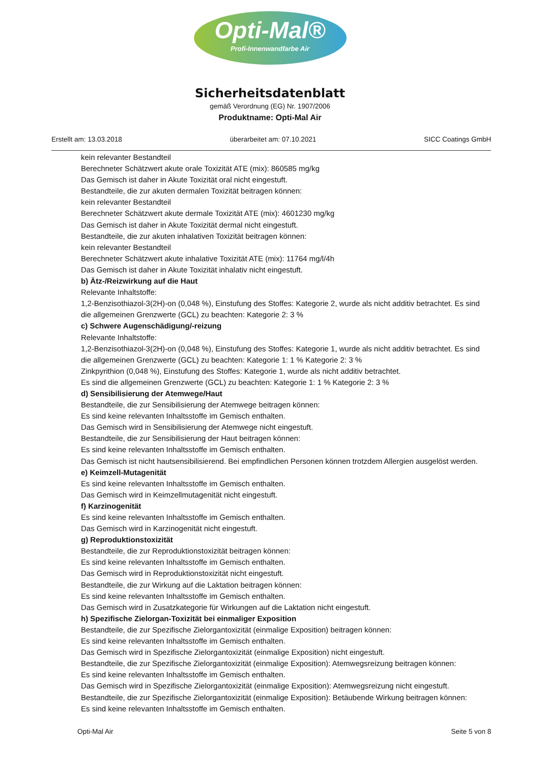Opti-Mal®
Profi-Innenwandfarbe Air
Sicherheitsdatenblatt
gemäß Verordnung (EG) Nr. 1907/2006
Produktname: Opti-Mal Air
Erstellt am: 13.03.2018 überarbeitet am: 07.10.2021 SICC Coatings GmbH
kein relevanter Bestandteil
Berechneter Schätzwert akute orale Toxizität ATE (mix): 860585 mg/kg
Das Gemisch ist daher in Akute Toxizität oral nicht eingestuft.
Bestandteile, die zur akuten dermalen Toxizität beitragen können:
kein relevanter Bestandteil
Berechneter Schätzwert akute dermale Toxizität ATE (mix): 4601230 mg/kg
Das Gemisch ist daher in Akute Toxizität dermal nicht eingestuft.
Bestandteile, die zur akuten inhalativen Toxizität beitragen können:
kein relevanter Bestandteil
Berechneter Schätzwert akute inhalative Toxizität ATE (mix): 11764 mg/l/4h
Das Gemisch ist daher in Akute Toxizität inhalativ nicht eingestuft.
b) Ätz-/Reizwirkung auf die Haut
Relevante Inhaltstoffe:
1,2-Benzisothiazol-3(2H)-on (0,048 %), Einstufung des Stoffes: Kategorie 2, wurde als nicht additiv betrachtet. Es sind die allgemeinen Grenzwerte (GCL) zu beachten: Kategorie 2: 3 %
c) Schwere Augenschädigung/-reizung
Relevante Inhaltstoffe:
1,2-Benzisothiazol-3(2H)-on (0,048 %), Einstufung des Stoffes: Kategorie 1, wurde als nicht additiv betrachtet. Es sind die allgemeinen Grenzwerte (GCL) zu beachten: Kategorie 1: 1 % Kategorie 2: 3 %
Zinkpyrithion (0,048 %), Einstufung des Stoffes: Kategorie 1, wurde als nicht additiv betrachtet.
Es sind die allgemeinen Grenzwerte (GCL) zu beachten: Kategorie 1: 1 % Kategorie 2: 3 %
d) Sensibilisierung der Atemwege/Haut
Bestandteile, die zur Sensibilisierung der Atemwege beitragen können:
Es sind keine relevanten Inhaltsstoffe im Gemisch enthalten.
Das Gemisch wird in Sensibilisierung der Atemwege nicht eingestuft.
Bestandteile, die zur Sensibilisierung der Haut beitragen können:
Es sind keine relevanten Inhaltsstoffe im Gemisch enthalten.
Das Gemisch ist nicht hautsensibilisierend. Bei empfindlichen Personen können trotzdem Allergien ausgelöst werden.
e) Keimzell-Mutagenität
Es sind keine relevanten Inhaltsstoffe im Gemisch enthalten.
Das Gemisch wird in Keimzellmutagenität nicht eingestuft.
f) Karzinogenität
Es sind keine relevanten Inhaltsstoffe im Gemisch enthalten.
Das Gemisch wird in Karzinogenität nicht eingestuft.
g) Reproduktionstoxizität
Bestandteile, die zur Reproduktionstoxizität beitragen können:
Es sind keine relevanten Inhaltsstoffe im Gemisch enthalten.
Das Gemisch wird in Reproduktionstoxizität nicht eingestuft.
Bestandteile, die zur Wirkung auf die Laktation beitragen können:
Es sind keine relevanten Inhaltsstoffe im Gemisch enthalten.
Das Gemisch wird in Zusatzkategorie für Wirkungen auf die Laktation nicht eingestuft.
h) Spezifische Zielorgan-Toxizität bei einmaliger Exposition
Bestandteile, die zur Spezifische Zielorgantoxizität (einmalige Exposition) beitragen können:
Es sind keine relevanten Inhaltsstoffe im Gemisch enthalten.
Das Gemisch wird in Spezifische Zielorgantoxizität (einmalige Exposition) nicht eingestuft.
Bestandteile, die zur Spezifische Zielorgantoxizität (einmalige Exposition): Atemwegsreizung beitragen können:
Es sind keine relevanten Inhaltsstoffe im Gemisch enthalten.
Das Gemisch wird in Spezifische Zielorgantoxizität (einmalige Exposition): Atemwegsreizung nicht eingestuft.
Bestandteile, die zur Spezifische Zielorgantoxizität (einmalige Exposition): Betäubende Wirkung beitragen können:
Es sind keine relevanten Inhaltsstoffe im Gemisch enthalten.
Opti-Mal Air Seite 5 von 8